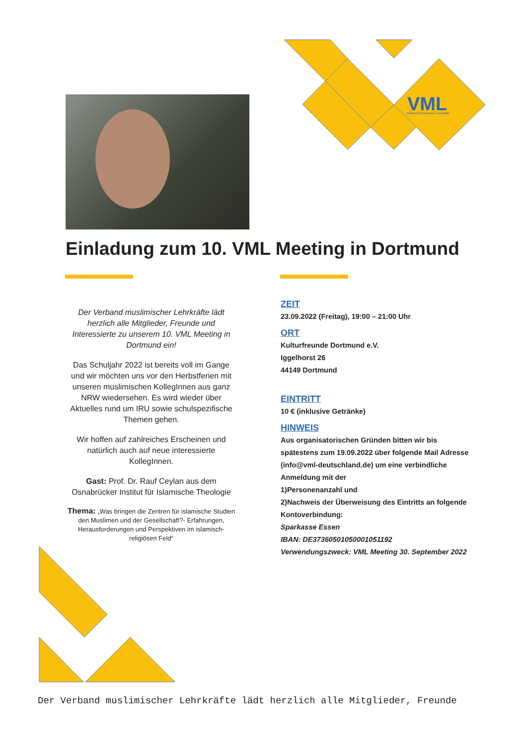VML
Verband Muslimischer Lehrkräfte
Einladung zum 10. VML Meeting in Dortmund
Der Verband muslimischer Lehrkräfte lädt herzlich alle Mitglieder, Freunde und Interessierte zu unserem 10. VML Meeting in Dortmund ein!
Das Schuljahr 2022 ist bereits voll im Gange und wir möchten uns vor den Herbstferien mit unseren muslimischen KollegInnen aus ganz NRW wiedersehen. Es wird wieder über Aktuelles rund um IRU sowie schulspezifische Themen gehen.
Wir hoffen auf zahlreiches Erscheinen und natürlich auch auf neue interessierte KollegInnen.
Gast: Prof. Dr. Rauf Ceylan aus dem Osnabrücker Institut für Islamische Theologie
Thema: „Was bringen die Zentren für islamische Studien den Muslimen und der Gesellschaft?- Erfahrungen, Herausforderungen und Perspektiven im islamisch-religiösen Feld“
ZEIT
23.09.2022 (Freitag), 19:00 – 21:00 Uhr
ORT
Kulturfreunde Dortmund e.V.
Iggelhorst 26
44149 Dortmund
EINTRITT
10 € (inklusive Getränke)
HINWEIS
Aus organisatorischen Gründen bitten wir bis spätestens zum 19.09.2022 über folgende Mail Adresse (info@vml-deutschland.de) um eine verbindliche Anmeldung mit der
1)Personenanzahl und
2)Nachweis der Überweisung des Eintritts an folgende Kontoverbindung:
Sparkasse Essen
IBAN: DE37360501050001051192
Verwendungszweck: VML Meeting 30. September 2022
Der Verband muslimischer Lehrkräfte lädt herzlich alle Mitglieder, Freunde